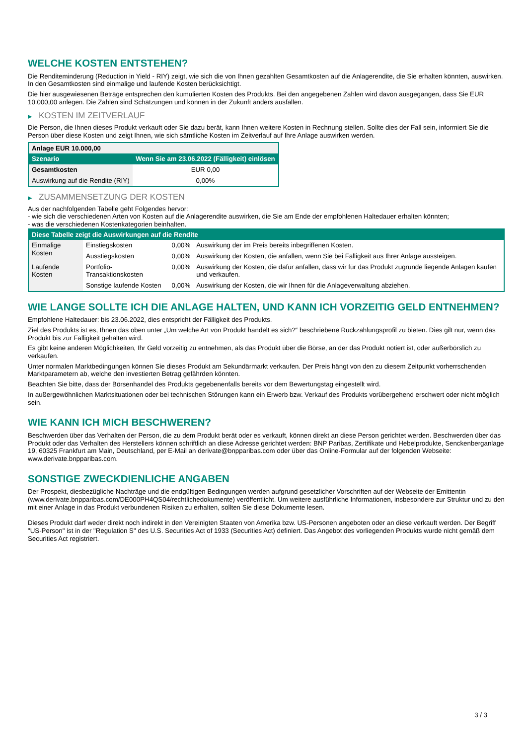WELCHE KOSTEN ENTSTEHEN?
Die Renditeminderung (Reduction in Yield - RIY) zeigt, wie sich die von Ihnen gezahlten Gesamtkosten auf die Anlagerendite, die Sie erhalten könnten, auswirken. In den Gesamtkosten sind einmalige und laufende Kosten berücksichtigt.
Die hier ausgewiesenen Beträge entsprechen den kumulierten Kosten des Produkts. Bei den angegebenen Zahlen wird davon ausgegangen, dass Sie EUR 10.000,00 anlegen. Die Zahlen sind Schätzungen und können in der Zukunft anders ausfallen.
▶ KOSTEN IM ZEITVERLAUF
Die Person, die Ihnen dieses Produkt verkauft oder Sie dazu berät, kann Ihnen weitere Kosten in Rechnung stellen. Sollte dies der Fall sein, informiert Sie die Person über diese Kosten und zeigt Ihnen, wie sich sämtliche Kosten im Zeitverlauf auf Ihre Anlage auswirken werden.
| Anlage EUR 10.000,00 | |
| --- | --- |
| Szenario | Wenn Sie am 23.06.2022 (Fälligkeit) einlösen |
| Gesamtkosten | EUR 0,00 |
| Auswirkung auf die Rendite (RIY) | 0,00% |
▶ ZUSAMMENSETZUNG DER KOSTEN
Aus der nachfolgenden Tabelle geht Folgendes hervor:
- wie sich die verschiedenen Arten von Kosten auf die Anlagerendite auswirken, die Sie am Ende der empfohlenen Haltedauer erhalten könnten;
- was die verschiedenen Kostenkategorien beinhalten.
| Diese Tabelle zeigt die Auswirkungen auf die Rendite | | | |
| --- | --- | --- | --- |
| Einmalige Kosten | Einstiegskosten | 0,00% | Auswirkung der im Preis bereits inbegriffenen Kosten. |
| | Ausstiegskosten | 0,00% | Auswirkung der Kosten, die anfallen, wenn Sie bei Fälligkeit aus Ihrer Anlage aussteigen. |
| Laufende Kosten | Portfolio-Transaktionskosten | 0,00% | Auswirkung der Kosten, die dafür anfallen, dass wir für das Produkt zugrunde liegende Anlagen kaufen und verkaufen. |
| | Sonstige laufende Kosten | 0,00% | Auswirkung der Kosten, die wir Ihnen für die Anlageverwaltung abziehen. |
WIE LANGE SOLLTE ICH DIE ANLAGE HALTEN, UND KANN ICH VORZEITIG GELD ENTNEHMEN?
Empfohlene Haltedauer: bis 23.06.2022, dies entspricht der Fälligkeit des Produkts.
Ziel des Produkts ist es, Ihnen das oben unter „Um welche Art von Produkt handelt es sich?“ beschriebene Rückzahlungsprofil zu bieten. Dies gilt nur, wenn das Produkt bis zur Fälligkeit gehalten wird.
Es gibt keine anderen Möglichkeiten, Ihr Geld vorzeitig zu entnehmen, als das Produkt über die Börse, an der das Produkt notiert ist, oder außerbörslich zu verkaufen.
Unter normalen Marktbedingungen können Sie dieses Produkt am Sekundärmarkt verkaufen. Der Preis hängt von den zu diesem Zeitpunkt vorherrschenden Marktparametern ab, welche den investierten Betrag gefährden könnten.
Beachten Sie bitte, dass der Börsenhandel des Produkts gegebenenfalls bereits vor dem Bewertungstag eingestellt wird.
In außergewöhnlichen Marktsituationen oder bei technischen Störungen kann ein Erwerb bzw. Verkauf des Produkts vorübergehend erschwert oder nicht möglich sein.
WIE KANN ICH MICH BESCHWEREN?
Beschwerden über das Verhalten der Person, die zu dem Produkt berät oder es verkauft, können direkt an diese Person gerichtet werden. Beschwerden über das Produkt oder das Verhalten des Herstellers können schriftlich an diese Adresse gerichtet werden: BNP Paribas, Zertifikate und Hebelprodukte, Senckenberganlage 19, 60325 Frankfurt am Main, Deutschland, per E-Mail an derivate@bnpparibas.com oder über das Online-Formular auf der folgenden Webseite: www.derivate.bnpparibas.com.
SONSTIGE ZWECKDIENLICHE ANGABEN
Der Prospekt, diesbezügliche Nachträge und die endgültigen Bedingungen werden aufgrund gesetzlicher Vorschriften auf der Webseite der Emittentin (www.derivate.bnpparibas.com/DE000PH4QS04/rechtlichedokumente) veröffentlicht. Um weitere ausführliche Informationen, insbesondere zur Struktur und zu den mit einer Anlage in das Produkt verbundenen Risiken zu erhalten, sollten Sie diese Dokumente lesen.
Dieses Produkt darf weder direkt noch indirekt in den Vereinigten Staaten von Amerika bzw. US-Personen angeboten oder an diese verkauft werden. Der Begriff "US-Person" ist in der "Regulation S" des U.S. Securities Act of 1933 (Securities Act) definiert. Das Angebot des vorliegenden Produkts wurde nicht gemäß dem Securities Act registriert.
3 / 3